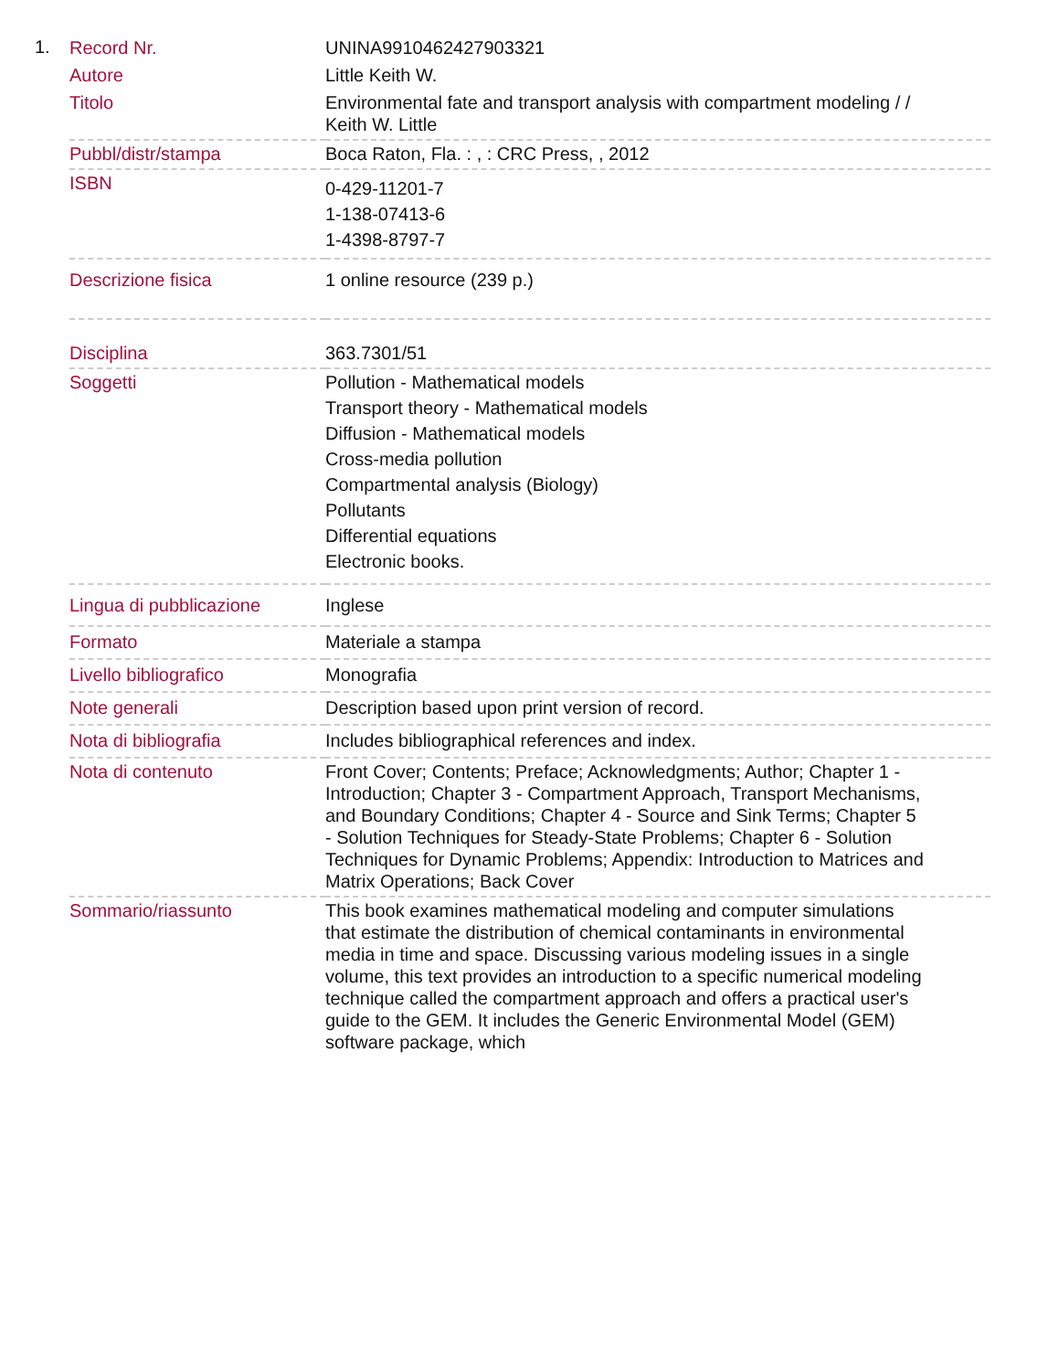1.
| Record Nr. | UNINA9910462427903321 |
| Autore | Little Keith W. |
| Titolo | Environmental fate and transport analysis with compartment modeling / / Keith W. Little |
| Pubbl/distr/stampa | Boca Raton, Fla. : , : CRC Press, , 2012 |
| ISBN | 0-429-11201-7 1-138-07413-6 1-4398-8797-7 |
| Descrizione fisica | 1 online resource (239 p.) |
| Disciplina | 363.7301/51 |
| Soggetti | Pollution - Mathematical models Transport theory - Mathematical models Diffusion - Mathematical models Cross-media pollution Compartmental analysis (Biology) Pollutants Differential equations Electronic books. |
| Lingua di pubblicazione | Inglese |
| Formato | Materiale a stampa |
| Livello bibliografico | Monografia |
| Note generali | Description based upon print version of record. |
| Nota di bibliografia | Includes bibliographical references and index. |
| Nota di contenuto | Front Cover; Contents; Preface; Acknowledgments; Author; Chapter 1 - Introduction; Chapter 3 - Compartment Approach, Transport Mechanisms, and Boundary Conditions; Chapter 4 - Source and Sink Terms; Chapter 5 - Solution Techniques for Steady-State Problems; Chapter 6 - Solution Techniques for Dynamic Problems; Appendix: Introduction to Matrices and Matrix Operations; Back Cover |
| Sommario/riassunto | This book examines mathematical modeling and computer simulations that estimate the distribution of chemical contaminants in environmental media in time and space. Discussing various modeling issues in a single volume, this text provides an introduction to a specific numerical modeling technique called the compartment approach and offers a practical user's guide to the GEM. It includes the Generic Environmental Model (GEM) software package, which |